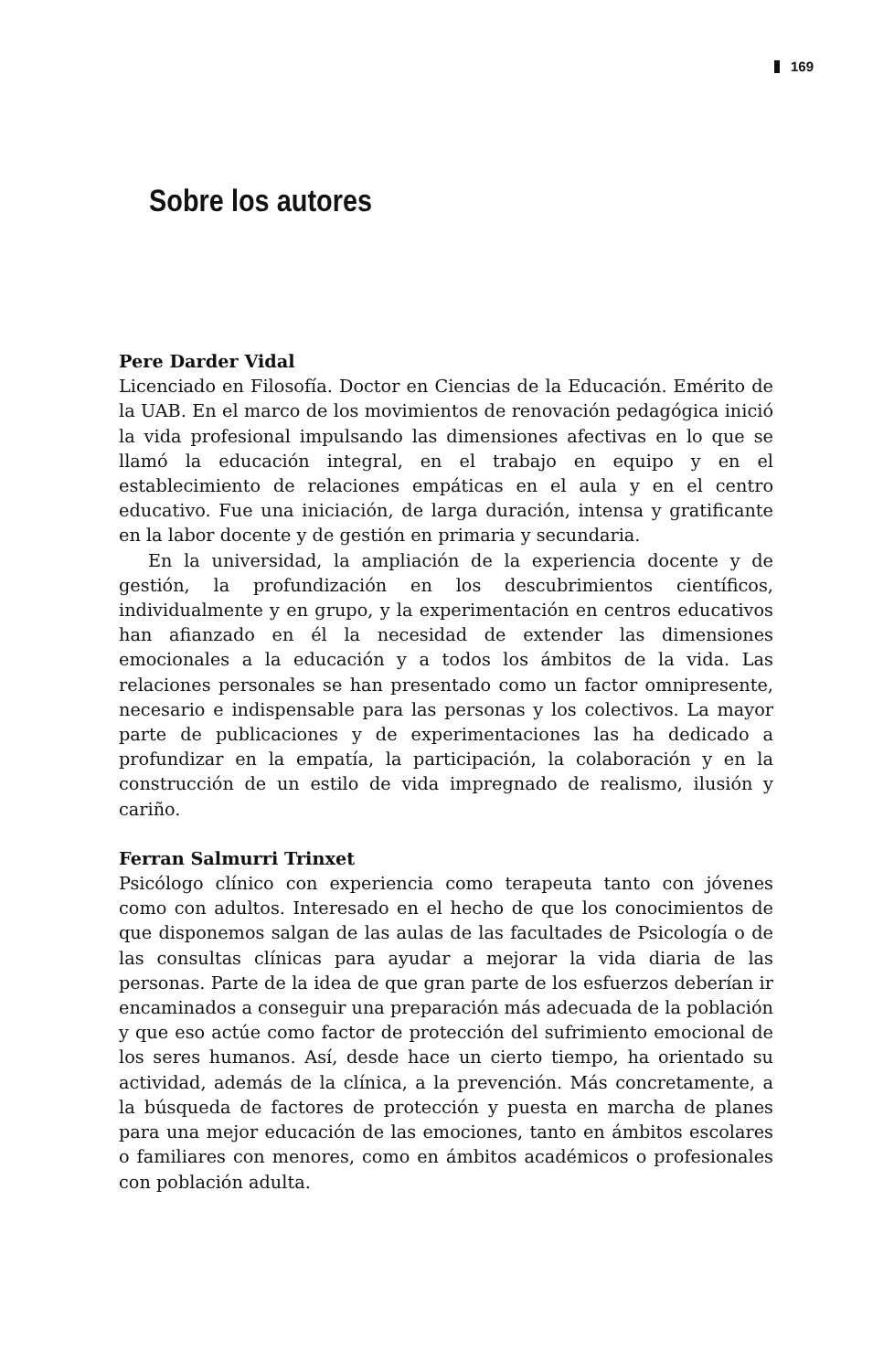169
Sobre los autores
Pere Darder Vidal
Licenciado en Filosofía. Doctor en Ciencias de la Educación. Emérito de la UAB. En el marco de los movimientos de renovación pedagógica inició la vida profesional impulsando las dimensiones afectivas en lo que se llamó la educación integral, en el trabajo en equipo y en el establecimiento de relaciones empáticas en el aula y en el centro educativo. Fue una iniciación, de larga duración, intensa y gratificante en la labor docente y de gestión en primaria y secundaria.
En la universidad, la ampliación de la experiencia docente y de gestión, la profundización en los descubrimientos científicos, individualmente y en grupo, y la experimentación en centros educativos han afianzado en él la necesidad de extender las dimensiones emocionales a la educación y a todos los ámbitos de la vida. Las relaciones personales se han presentado como un factor omnipresente, necesario e indispensable para las personas y los colectivos. La mayor parte de publicaciones y de experimentaciones las ha dedicado a profundizar en la empatía, la participación, la colaboración y en la construcción de un estilo de vida impregnado de realismo, ilusión y cariño.
Ferran Salmurri Trinxet
Psicólogo clínico con experiencia como terapeuta tanto con jóvenes como con adultos. Interesado en el hecho de que los conocimientos de que disponemos salgan de las aulas de las facultades de Psicología o de las consultas clínicas para ayudar a mejorar la vida diaria de las personas. Parte de la idea de que gran parte de los esfuerzos deberían ir encaminados a conseguir una preparación más adecuada de la población y que eso actúe como factor de protección del sufrimiento emocional de los seres humanos. Así, desde hace un cierto tiempo, ha orientado su actividad, además de la clínica, a la prevención. Más concretamente, a la búsqueda de factores de protección y puesta en marcha de planes para una mejor educación de las emociones, tanto en ámbitos escolares o familiares con menores, como en ámbitos académicos o profesionales con población adulta.